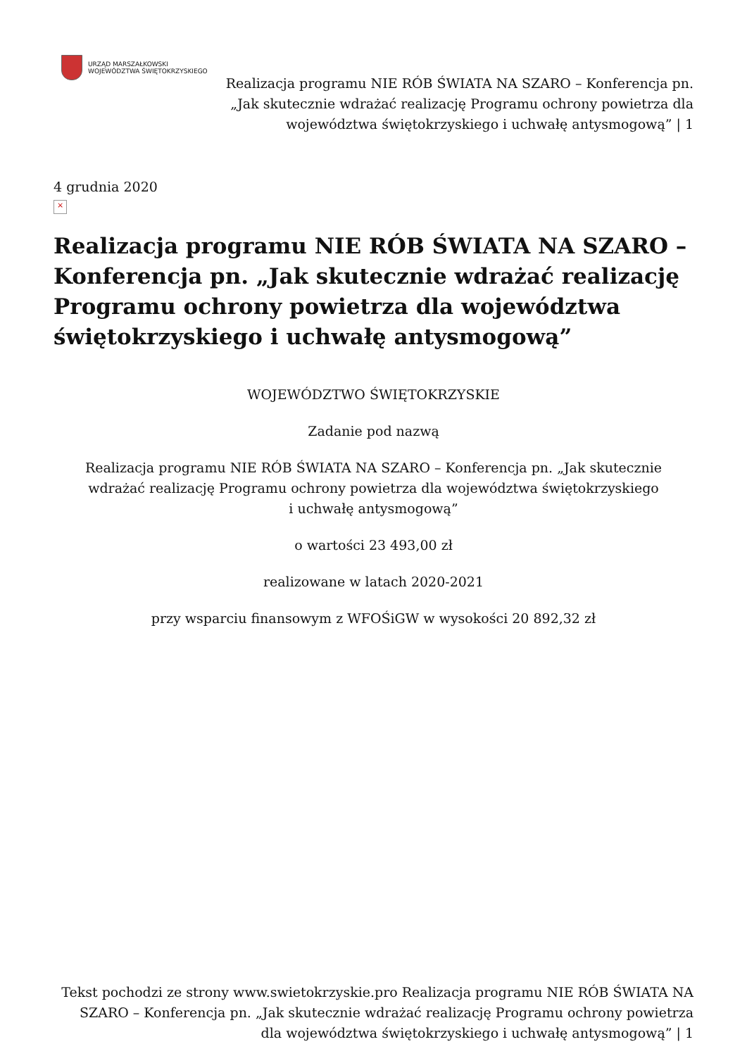URZĄD MARSZAŁKOWSKI
WOJEWÓDZTWA ŚWIĘTOKRZYSKIEGO
Realizacja programu NIE RÓB ŚWIATA NA SZARO – Konferencja pn. „Jak skutecznie wdrażać realizację Programu ochrony powietrza dla województwa świętokrzyskiego i uchwałę antysmogową” | 1
4 grudnia 2020
×
Realizacja programu NIE RÓB ŚWIATA NA SZARO – Konferencja pn. „Jak skutecznie wdrażać realizację Programu ochrony powietrza dla województwa świętokrzyskiego i uchwałę antysmogową”
WOJEWÓDZTWO ŚWIĘTOKRZYSKIE
Zadanie pod nazwą
Realizacja programu NIE RÓB ŚWIATA NA SZARO – Konferencja pn. „Jak skutecznie
wdrażać realizację Programu ochrony powietrza dla województwa świętokrzyskiego
i uchwałę antysmogową”
o wartości 23 493,00 zł
realizowane w latach 2020-2021
przy wsparciu finansowym z WFOŚiGW w wysokości 20 892,32 zł
Tekst pochodzi ze strony www.swietokrzyskie.pro Realizacja programu NIE RÓB ŚWIATA NA SZARO – Konferencja pn. „Jak skutecznie wdrażać realizację Programu ochrony powietrza dla województwa świętokrzyskiego i uchwałę antysmogową” | 1